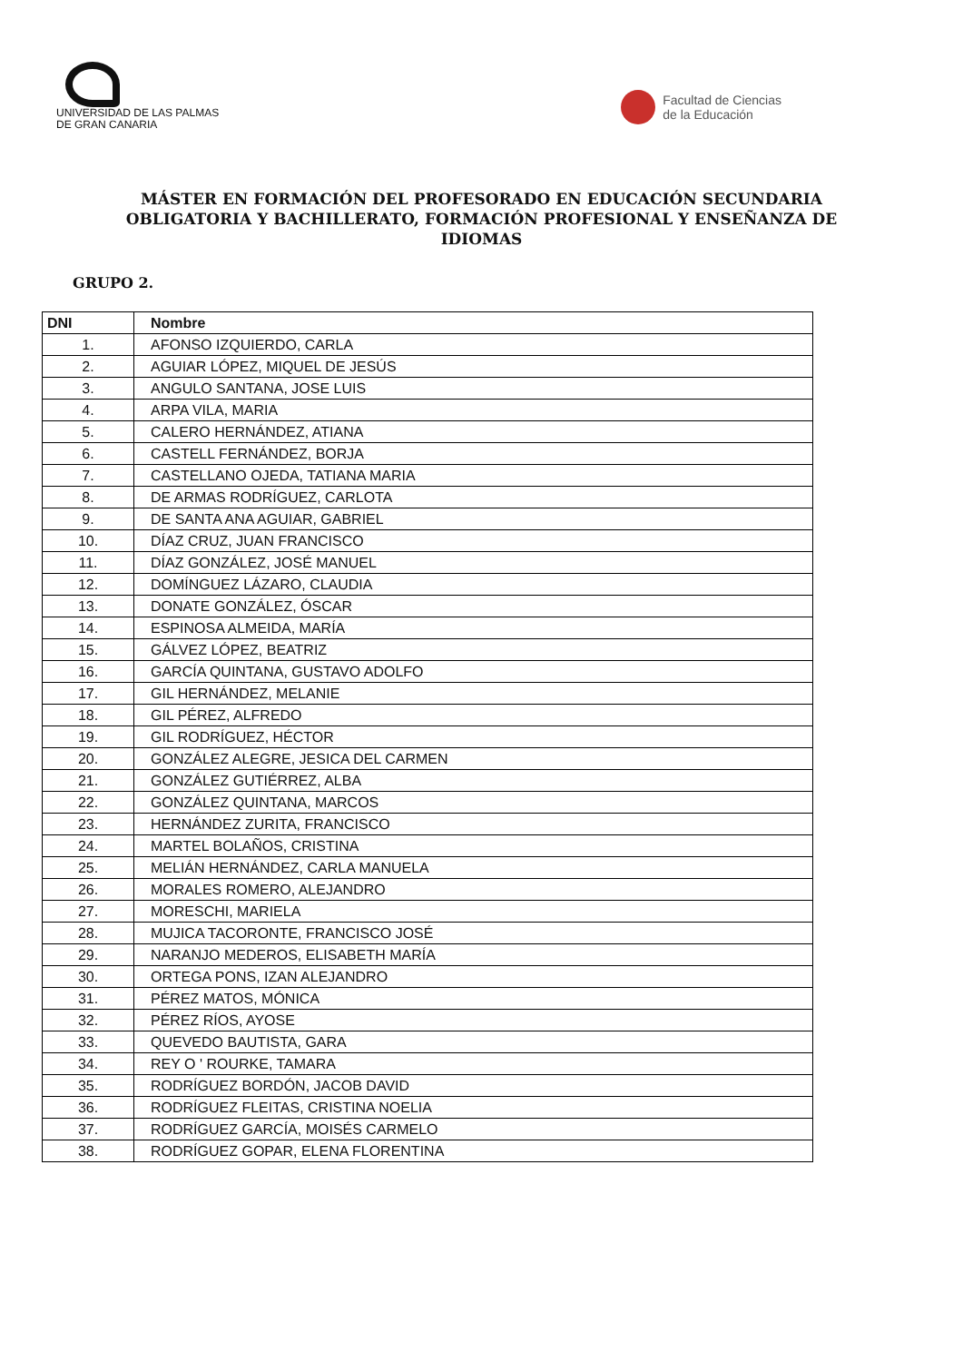UNIVERSIDAD DE LAS PALMAS
DE GRAN CANARIA
Facultad de Ciencias
de la Educación
MÁSTER EN FORMACIÓN DEL PROFESORADO EN EDUCACIÓN SECUNDARIA OBLIGATORIA Y BACHILLERATO, FORMACIÓN PROFESIONAL Y ENSEÑANZA DE IDIOMAS
GRUPO 2.
| DNI | Nombre |
| --- | --- |
| 1. | AFONSO IZQUIERDO, CARLA |
| 2. | AGUIAR LÓPEZ, MIQUEL DE JESÚS |
| 3. | ANGULO SANTANA, JOSE LUIS |
| 4. | ARPA VILA, MARIA |
| 5. | CALERO HERNÁNDEZ, ATIANA |
| 6. | CASTELL FERNÁNDEZ, BORJA |
| 7. | CASTELLANO OJEDA, TATIANA MARIA |
| 8. | DE ARMAS RODRÍGUEZ, CARLOTA |
| 9. | DE SANTA ANA AGUIAR, GABRIEL |
| 10. | DÍAZ CRUZ, JUAN FRANCISCO |
| 11. | DÍAZ GONZÁLEZ, JOSÉ MANUEL |
| 12. | DOMÍNGUEZ LÁZARO, CLAUDIA |
| 13. | DONATE GONZÁLEZ, ÓSCAR |
| 14. | ESPINOSA ALMEIDA, MARÍA |
| 15. | GÁLVEZ LÓPEZ, BEATRIZ |
| 16. | GARCÍA QUINTANA, GUSTAVO ADOLFO |
| 17. | GIL HERNÁNDEZ, MELANIE |
| 18. | GIL PÉREZ, ALFREDO |
| 19. | GIL RODRÍGUEZ, HÉCTOR |
| 20. | GONZÁLEZ ALEGRE, JESICA DEL CARMEN |
| 21. | GONZÁLEZ GUTIÉRREZ, ALBA |
| 22. | GONZÁLEZ QUINTANA, MARCOS |
| 23. | HERNÁNDEZ ZURITA, FRANCISCO |
| 24. | MARTEL BOLAÑOS, CRISTINA |
| 25. | MELIÁN HERNÁNDEZ, CARLA MANUELA |
| 26. | MORALES ROMERO, ALEJANDRO |
| 27. | MORESCHI, MARIELA |
| 28. | MUJICA TACORONTE, FRANCISCO JOSÉ |
| 29. | NARANJO MEDEROS, ELISABETH MARÍA |
| 30. | ORTEGA PONS, IZAN ALEJANDRO |
| 31. | PÉREZ MATOS, MÓNICA |
| 32. | PÉREZ RÍOS, AYOSE |
| 33. | QUEVEDO BAUTISTA, GARA |
| 34. | REY O ' ROURKE, TAMARA |
| 35. | RODRÍGUEZ BORDÓN, JACOB DAVID |
| 36. | RODRÍGUEZ FLEITAS, CRISTINA NOELIA |
| 37. | RODRÍGUEZ GARCÍA, MOISÉS CARMELO |
| 38. | RODRÍGUEZ GOPAR, ELENA FLORENTINA |